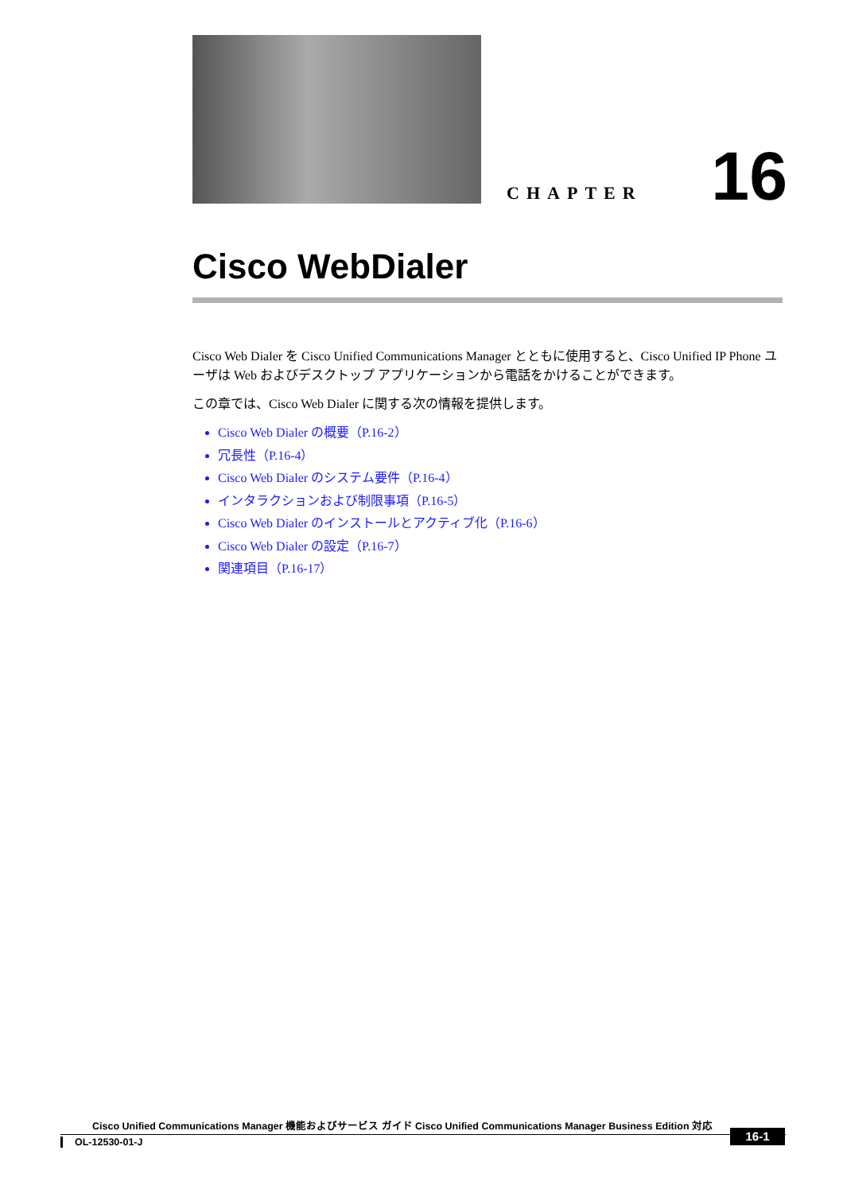CHAPTER
16
Cisco WebDialer
Cisco Web Dialer を Cisco Unified Communications Manager とともに使用すると、Cisco Unified IP Phone ユーザは Web およびデスクトップ アプリケーションから電話をかけることができます。
この章では、Cisco Web Dialer に関する次の情報を提供します。
Cisco Web Dialer の概要（P.16-2）
冗長性（P.16-4）
Cisco Web Dialer のシステム要件（P.16-4）
インタラクションおよび制限事項（P.16-5）
Cisco Web Dialer のインストールとアクティブ化（P.16-6）
Cisco Web Dialer の設定（P.16-7）
関連項目（P.16-17）
Cisco Unified Communications Manager 機能およびサービス ガイド Cisco Unified Communications Manager Business Edition 対応
OL-12530-01-J
16-1